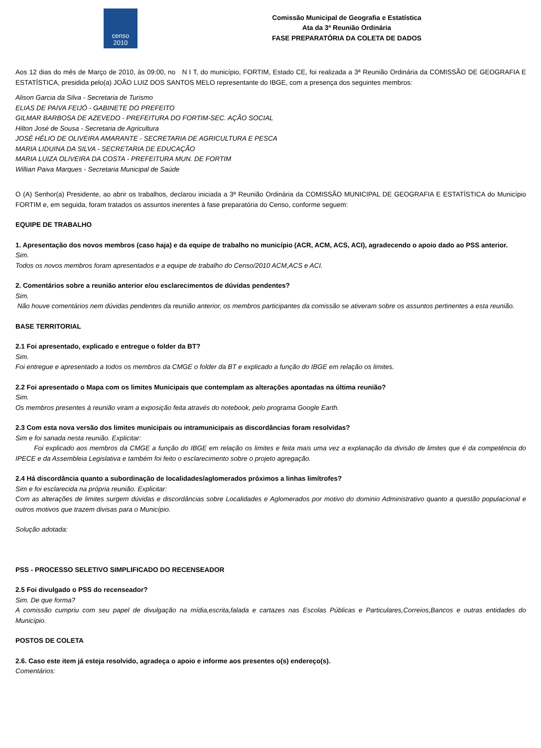censo
2010
Comissão Municipal de Geografia e Estatística
Ata da 3ª Reunião Ordinária
FASE PREPARATÓRIA DA COLETA DE DADOS
Aos 12 dias do mês de Março de 2010, às 09:00, no N I T, do município, FORTIM, Estado CE, foi realizada a 3ª Reunião Ordinária da COMISSÃO DE GEOGRAFIA E ESTATÍSTICA, presidida pelo(a) JOÃO LUIZ DOS SANTOS MELO representante do IBGE, com a presença dos seguintes membros:
Alison Garcia da Silva - Secretaria de Turismo
ELIAS DE PAIVA FEIJÓ - GABINETE DO PREFEITO
GILMAR BARBOSA DE AZEVEDO - PREFEITURA DO FORTIM-SEC. AÇÃO SOCIAL
Hilton José de Sousa - Secretaria de Agricultura
JOSÉ HÉLIO DE OLIVEIRA AMARANTE - SECRETARIA DE AGRICULTURA E PESCA
MARIA LIDUINA DA SILVA - SECRETARIA DE EDUCAÇÃO
MARIA LUIZA OLIVEIRA DA COSTA - PREFEITURA MUN. DE FORTIM
Willian Paiva Marques - Secretaria Municipal de Saúde
O (A) Senhor(a) Presidente, ao abrir os trabalhos, declarou iniciada a 3ª Reunião Ordinária da COMISSÃO MUNICIPAL DE GEOGRAFIA E ESTATÍSTICA do Município FORTIM e, em seguida, foram tratados os assuntos inerentes à fase preparatória do Censo, conforme seguem:
EQUIPE DE TRABALHO
1. Apresentação dos novos membros (caso haja) e da equipe de trabalho no município (ACR, ACM, ACS, ACI), agradecendo o apoio dado ao PSS anterior.
Sim.
Todos os novos membros foram apresentados e a equipe de trabalho do Censo/2010 ACM,ACS e ACI.
2. Comentários sobre a reunião anterior e/ou esclarecimentos de dúvidas pendentes?
Sim.
Não houve comentários nem dúvidas pendentes da reunião anterior, os membros participantes da comissão se ativeram sobre os assuntos pertinentes a esta reunião.
BASE TERRITORIAL
2.1 Foi apresentado, explicado e entregue o folder da BT?
Sim.
Foi entregue e apresentado a todos os membros da CMGE o folder da BT e explicado a função do IBGE em relação os limites.
2.2 Foi apresentado o Mapa com os limites Municipais que contemplam as alterações apontadas na última reunião?
Sim.
Os membros presentes à reunião viram a exposição feita através do notebook, pelo programa Google Earth.
2.3 Com esta nova versão dos limites municipais ou intramunicipais as discordâncias foram resolvidas?
Sim e foi sanada nesta reunião. Explicitar:
Foi explicado aos membros da CMGE a função do IBGE em relação os limites e feita mais uma vez a explanação da divisão de limites que é da competência do IPECE e da Assembleia Legislativa e também foi feito o esclarecimento sobre o projeto agregação.
2.4 Há discordância quanto a subordinação de localidades/aglomerados próximos a linhas limítrofes?
Sim e foi esclarecida na própria reunião. Explicitar:
Com as alterações de limites surgem dúvidas e discordâncias sobre Localidades e Aglomerados por motivo do dominio Administrativo quanto a questão populacional e outros motivos que trazem divisas para o Município.
Solução adotada:
PSS - PROCESSO SELETIVO SIMPLIFICADO DO RECENSEADOR
2.5 Foi divulgado o PSS do recenseador?
Sim. De que forma?
A comissão cumpriu com seu papel de divulgação na mídia,escrita,falada e cartazes nas Escolas Públicas e Particulares,Correios,Bancos e outras entidades do Município.
POSTOS DE COLETA
2.6. Caso este item já esteja resolvido, agradeça o apoio e informe aos presentes o(s) endereço(s).
Comentários: